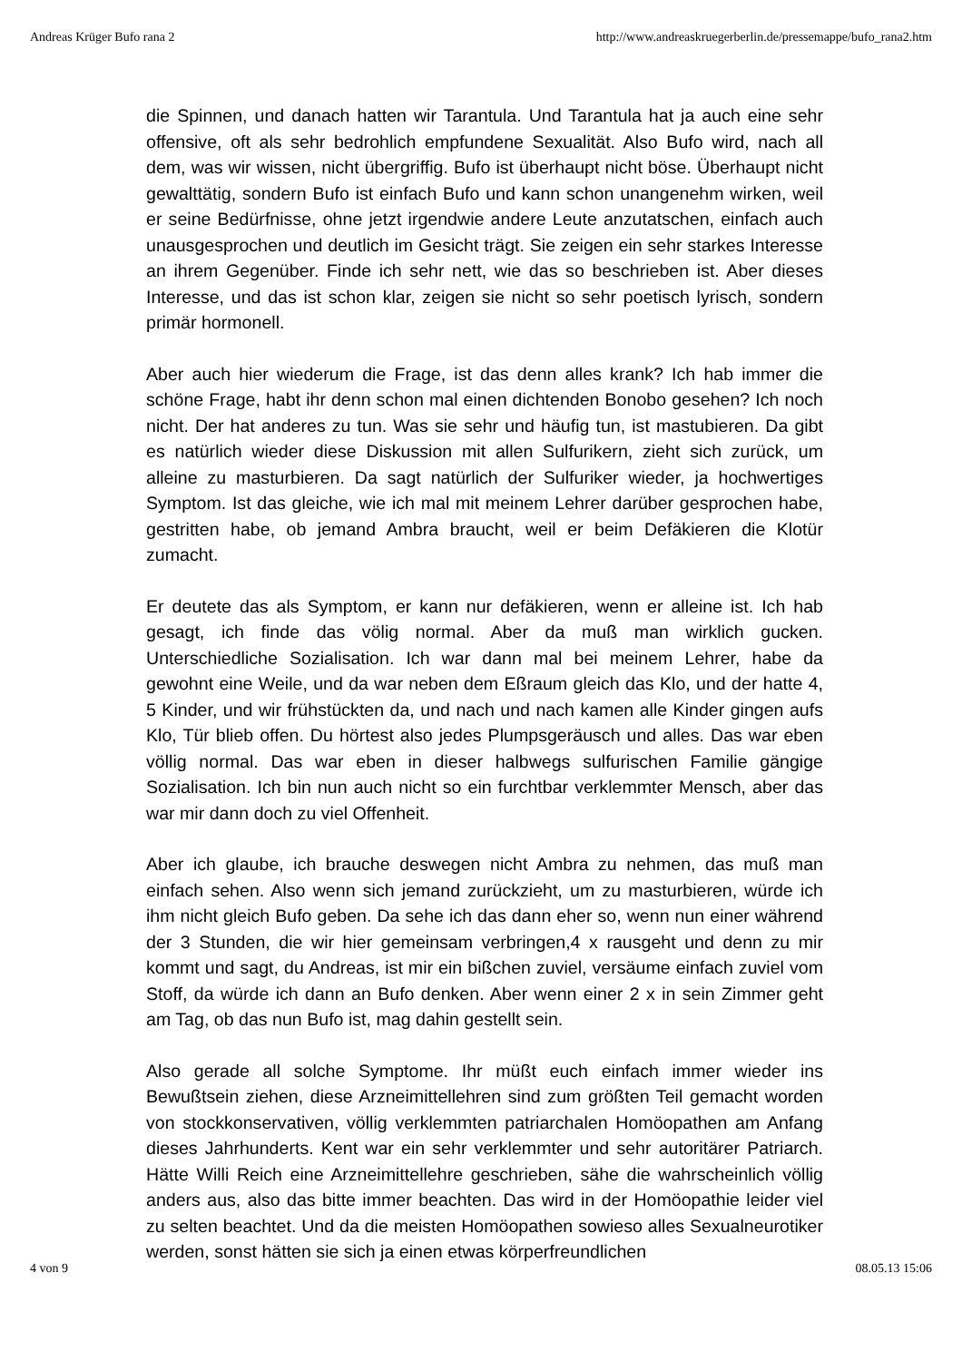Andreas Krüger Bufo rana 2 http://www.andreaskruegerberlin.de/pressemappe/bufo_rana2.htm
die Spinnen, und danach hatten wir Tarantula. Und Tarantula hat ja auch eine sehr offensive, oft als sehr bedrohlich empfundene Sexualität. Also Bufo wird, nach all dem, was wir wissen, nicht übergriffig. Bufo ist überhaupt nicht böse. Überhaupt nicht gewalttätig, sondern Bufo ist einfach Bufo und kann schon unangenehm wirken, weil er seine Bedürfnisse, ohne jetzt irgendwie andere Leute anzutatschen, einfach auch unausgesprochen und deutlich im Gesicht trägt. Sie zeigen ein sehr starkes Interesse an ihrem Gegenüber. Finde ich sehr nett, wie das so beschrieben ist. Aber dieses Interesse, und das ist schon klar, zeigen sie nicht so sehr poetisch lyrisch, sondern primär hormonell.
Aber auch hier wiederum die Frage, ist das denn alles krank? Ich hab immer die schöne Frage, habt ihr denn schon mal einen dichtenden Bonobo gesehen? Ich noch nicht. Der hat anderes zu tun. Was sie sehr und häufig tun, ist mastubieren. Da gibt es natürlich wieder diese Diskussion mit allen Sulfurikern, zieht sich zurück, um alleine zu masturbieren. Da sagt natürlich der Sulfuriker wieder, ja hochwertiges Symptom. Ist das gleiche, wie ich mal mit meinem Lehrer darüber gesprochen habe, gestritten habe, ob jemand Ambra braucht, weil er beim Defäkieren die Klotür zumacht.
Er deutete das als Symptom, er kann nur defäkieren, wenn er alleine ist. Ich hab gesagt, ich finde das völig normal. Aber da muß man wirklich gucken. Unterschiedliche Sozialisation. Ich war dann mal bei meinem Lehrer, habe da gewohnt eine Weile, und da war neben dem Eßraum gleich das Klo, und der hatte 4, 5 Kinder, und wir frühstückten da, und nach und nach kamen alle Kinder gingen aufs Klo, Tür blieb offen. Du hörtest also jedes Plumpsgeräusch und alles. Das war eben völlig normal. Das war eben in dieser halbwegs sulfurischen Familie gängige Sozialisation. Ich bin nun auch nicht so ein furchtbar verklemmter Mensch, aber das war mir dann doch zu viel Offenheit.
Aber ich glaube, ich brauche deswegen nicht Ambra zu nehmen, das muß man einfach sehen. Also wenn sich jemand zurückzieht, um zu masturbieren, würde ich ihm nicht gleich Bufo geben. Da sehe ich das dann eher so, wenn nun einer während der 3 Stunden, die wir hier gemeinsam verbringen,4 x rausgeht und denn zu mir kommt und sagt, du Andreas, ist mir ein bißchen zuviel, versäume einfach zuviel vom Stoff, da würde ich dann an Bufo denken. Aber wenn einer 2 x in sein Zimmer geht am Tag, ob das nun Bufo ist, mag dahin gestellt sein.
Also gerade all solche Symptome. Ihr müßt euch einfach immer wieder ins Bewußtsein ziehen, diese Arzneimittellehren sind zum größten Teil gemacht worden von stockkonservativen, völlig verklemmten patriarchalen Homöopathen am Anfang dieses Jahrhunderts. Kent war ein sehr verklemmter und sehr autoritärer Patriarch. Hätte Willi Reich eine Arzneimittellehre geschrieben, sähe die wahrscheinlich völlig anders aus, also das bitte immer beachten. Das wird in der Homöopathie leider viel zu selten beachtet. Und da die meisten Homöopathen sowieso alles Sexualneurotiker werden, sonst hätten sie sich ja einen etwas körperfreundlichen
4 von 9 08.05.13 15:06